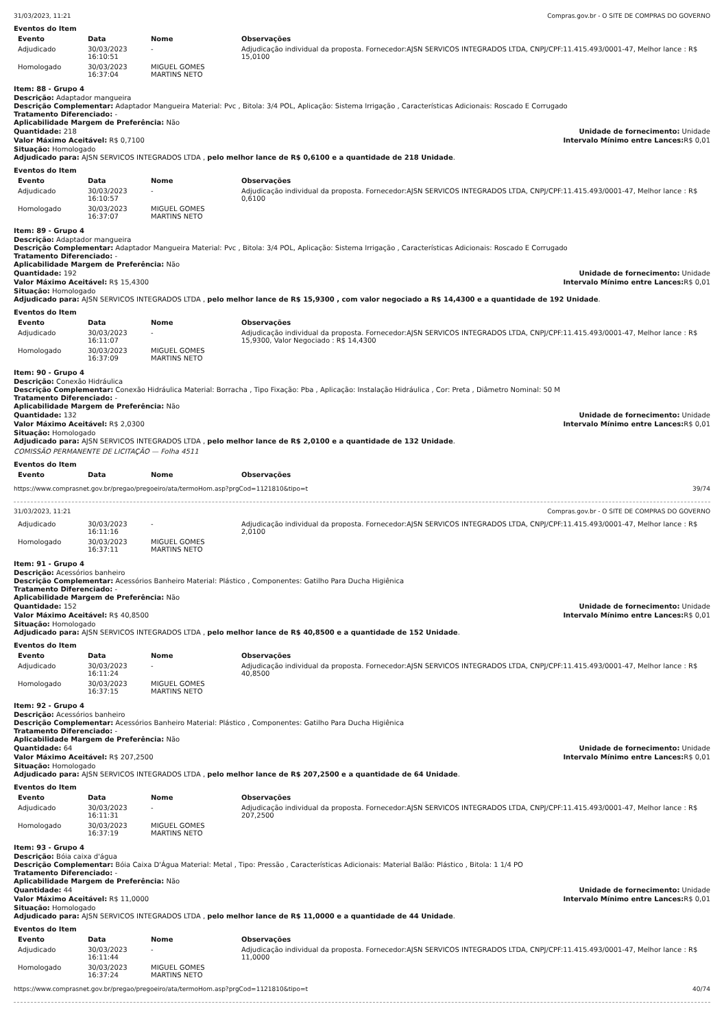31/03/2023, 11:21 Compras.gov.br - O SITE DE COMPRAS DO GOVERNO
Eventos do Item
| Evento | Data | Nome | Observações |
| --- | --- | --- | --- |
| Adjudicado | 30/03/2023 16:10:51 | - | Adjudicação individual da proposta. Fornecedor:AJSN SERVICOS INTEGRADOS LTDA, CNPJ/CPF:11.415.493/0001-47, Melhor lance : R$ 15,0100 |
| Homologado | 30/03/2023 16:37:04 | MIGUEL GOMES MARTINS NETO | |
Item: 88 - Grupo 4
Descrição: Adaptador mangueira
Descrição Complementar: Adaptador Mangueira Material: Pvc , Bitola: 3/4 POL, Aplicação: Sistema Irrigação , Características Adicionais: Roscado E Corrugado
Tratamento Diferenciado: -
Aplicabilidade Margem de Preferência: Não
Quantidade: 218 Unidade de fornecimento: Unidade
Valor Máximo Aceitável: R$ 0,7100
Intervalo Mínimo entre Lances: R$ 0,01
Situação: Homologado
Adjudicado para: AJSN SERVICOS INTEGRADOS LTDA , pelo melhor lance de R$ 0,6100 e a quantidade de 218 Unidade.
Eventos do Item
| Evento | Data | Nome | Observações |
| --- | --- | --- | --- |
| Adjudicado | 30/03/2023 16:10:57 | - | Adjudicação individual da proposta. Fornecedor:AJSN SERVICOS INTEGRADOS LTDA, CNPJ/CPF:11.415.493/0001-47, Melhor lance : R$ 0,6100 |
| Homologado | 30/03/2023 16:37:07 | MIGUEL GOMES MARTINS NETO | |
Item: 89 - Grupo 4
Descrição: Adaptador mangueira
Descrição Complementar: Adaptador Mangueira Material: Pvc , Bitola: 3/4 POL, Aplicação: Sistema Irrigação , Características Adicionais: Roscado E Corrugado
Tratamento Diferenciado: -
Aplicabilidade Margem de Preferência: Não
Quantidade: 192 Unidade de fornecimento: Unidade
Valor Máximo Aceitável: R$ 15,4300
Intervalo Mínimo entre Lances: R$ 0,01
Situação: Homologado
Adjudicado para: AJSN SERVICOS INTEGRADOS LTDA , pelo melhor lance de R$ 15,9300 , com valor negociado a R$ 14,4300 e a quantidade de 192 Unidade.
Eventos do Item
| Evento | Data | Nome | Observações |
| --- | --- | --- | --- |
| Adjudicado | 30/03/2023 16:11:07 | - | Adjudicação individual da proposta. Fornecedor:AJSN SERVICOS INTEGRADOS LTDA, CNPJ/CPF:11.415.493/0001-47, Melhor lance : R$ 15,9300, Valor Negociado : R$ 14,4300 |
| Homologado | 30/03/2023 16:37:09 | MIGUEL GOMES MARTINS NETO | |
Item: 90 - Grupo 4
Descrição: Conexão Hidráulica
Descrição Complementar: Conexão Hidráulica Material: Borracha , Tipo Fixação: Pba , Aplicação: Instalação Hidráulica , Cor: Preta , Diâmetro Nominal: 50 M
Tratamento Diferenciado: -
Aplicabilidade Margem de Preferência: Não
Quantidade: 132 Unidade de fornecimento: Unidade
Valor Máximo Aceitável: R$ 2,0300
Intervalo Mínimo entre Lances: R$ 0,01
Situação: Homologado
Adjudicado para: AJSN SERVICOS INTEGRADOS LTDA , pelo melhor lance de R$ 2,0100 e a quantidade de 132 Unidade.
COMISSÃO PERMANENTE DE LICITAÇÃO — Folha 4511
Eventos do Item
| Evento | Data | Nome | Observações |
| --- | --- | --- | --- |
https://www.comprasnet.gov.br/pregao/pregoeiro/ata/termoHom.asp?prgCod=1121810&tipo=t 39/74
31/03/2023, 11:21 Compras.gov.br - O SITE DE COMPRAS DO GOVERNO
| Adjudicado | 30/03/2023 16:11:16 | - | Adjudicação individual da proposta. Fornecedor:AJSN SERVICOS INTEGRADOS LTDA, CNPJ/CPF:11.415.493/0001-47, Melhor lance : R$ 2,0100 |
| Homologado | 30/03/2023 16:37:11 | MIGUEL GOMES MARTINS NETO | |
Item: 91 - Grupo 4
Descrição: Acessórios banheiro
Descrição Complementar: Acessórios Banheiro Material: Plástico , Componentes: Gatilho Para Ducha Higiênica
Tratamento Diferenciado: -
Aplicabilidade Margem de Preferência: Não
Quantidade: 152 Unidade de fornecimento: Unidade
Valor Máximo Aceitável: R$ 40,8500
Intervalo Mínimo entre Lances: R$ 0,01
Situação: Homologado
Adjudicado para: AJSN SERVICOS INTEGRADOS LTDA , pelo melhor lance de R$ 40,8500 e a quantidade de 152 Unidade.
Eventos do Item
| Evento | Data | Nome | Observações |
| --- | --- | --- | --- |
| Adjudicado | 30/03/2023 16:11:24 | - | Adjudicação individual da proposta. Fornecedor:AJSN SERVICOS INTEGRADOS LTDA, CNPJ/CPF:11.415.493/0001-47, Melhor lance : R$ 40,8500 |
| Homologado | 30/03/2023 16:37:15 | MIGUEL GOMES MARTINS NETO | |
Item: 92 - Grupo 4
Descrição: Acessórios banheiro
Descrição Complementar: Acessórios Banheiro Material: Plástico , Componentes: Gatilho Para Ducha Higiênica
Tratamento Diferenciado: -
Aplicabilidade Margem de Preferência: Não
Quantidade: 64 Unidade de fornecimento: Unidade
Valor Máximo Aceitável: R$ 207,2500
Intervalo Mínimo entre Lances: R$ 0,01
Situação: Homologado
Adjudicado para: AJSN SERVICOS INTEGRADOS LTDA , pelo melhor lance de R$ 207,2500 e a quantidade de 64 Unidade.
Eventos do Item
| Evento | Data | Nome | Observações |
| --- | --- | --- | --- |
| Adjudicado | 30/03/2023 16:11:31 | - | Adjudicação individual da proposta. Fornecedor:AJSN SERVICOS INTEGRADOS LTDA, CNPJ/CPF:11.415.493/0001-47, Melhor lance : R$ 207,2500 |
| Homologado | 30/03/2023 16:37:19 | MIGUEL GOMES MARTINS NETO | |
Item: 93 - Grupo 4
Descrição: Bóia caixa d'água
Descrição Complementar: Bóia Caixa D'Água Material: Metal , Tipo: Pressão , Características Adicionais: Material Balão: Plástico , Bitola: 1 1/4 PO
Tratamento Diferenciado: -
Aplicabilidade Margem de Preferência: Não
Quantidade: 44 Unidade de fornecimento: Unidade
Valor Máximo Aceitável: R$ 11,0000
Intervalo Mínimo entre Lances: R$ 0,01
Situação: Homologado
Adjudicado para: AJSN SERVICOS INTEGRADOS LTDA , pelo melhor lance de R$ 11,0000 e a quantidade de 44 Unidade.
Eventos do Item
| Evento | Data | Nome | Observações |
| --- | --- | --- | --- |
| Adjudicado | 30/03/2023 16:11:44 | - | Adjudicação individual da proposta. Fornecedor:AJSN SERVICOS INTEGRADOS LTDA, CNPJ/CPF:11.415.493/0001-47, Melhor lance : R$ 11,0000 |
| Homologado | 30/03/2023 16:37:24 | MIGUEL GOMES MARTINS NETO | |
https://www.comprasnet.gov.br/pregao/pregoeiro/ata/termoHom.asp?prgCod=1121810&tipo=t 40/74